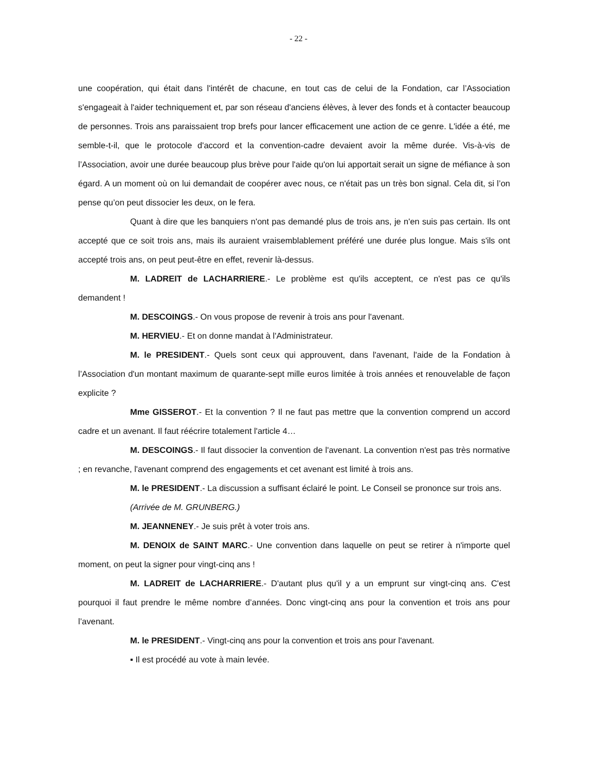- 22 -
une coopération, qui était dans l'intérêt de chacune, en tout cas de celui de la Fondation, car l’Association s'engageait à l'aider techniquement et, par son réseau d'anciens élèves, à lever des fonds et à contacter beaucoup de personnes. Trois ans paraissaient trop brefs pour lancer efficacement une action de ce genre. L'idée a été, me semble-t-il, que le protocole d'accord et la convention-cadre devaient avoir la même durée. Vis-à-vis de l’Association, avoir une durée beaucoup plus brève pour l'aide qu'on lui apportait serait un signe de méfiance à son égard. A un moment où on lui demandait de coopérer avec nous, ce n'était pas un très bon signal. Cela dit, si l’on pense qu’on peut dissocier les deux, on le fera.
Quant à dire que les banquiers n'ont pas demandé plus de trois ans, je n'en suis pas certain. Ils ont accepté que ce soit trois ans, mais ils auraient vraisemblablement préféré une durée plus longue. Mais s'ils ont accepté trois ans, on peut peut-être en effet, revenir là-dessus.
M. LADREIT de LACHARRIERE.- Le problème est qu'ils acceptent, ce n'est pas ce qu'ils demandent !
M. DESCOINGS.- On vous propose de revenir à trois ans pour l'avenant.
M. HERVIEU.- Et on donne mandat à l'Administrateur.
M. le PRESIDENT.- Quels sont ceux qui approuvent, dans l'avenant, l'aide de la Fondation à l’Association d'un montant maximum de quarante-sept mille euros limitée à trois années et renouvelable de façon explicite ?
Mme GISSEROT.- Et la convention ? Il ne faut pas mettre que la convention comprend un accord cadre et un avenant. Il faut réécrire totalement l'article 4…
M. DESCOINGS.- Il faut dissocier la convention de l'avenant. La convention n'est pas très normative ; en revanche, l'avenant comprend des engagements et cet avenant est limité à trois ans.
M. le PRESIDENT.- La discussion a suffisant éclairé le point. Le Conseil se prononce sur trois ans.
(Arrivée de M. GRUNBERG.)
M. JEANNENEY.- Je suis prêt à voter trois ans.
M. DENOIX de SAINT MARC.- Une convention dans laquelle on peut se retirer à n'importe quel moment, on peut la signer pour vingt-cinq ans !
M. LADREIT de LACHARRIERE.- D'autant plus qu'il y a un emprunt sur vingt-cinq ans. C'est pourquoi il faut prendre le même nombre d’années. Donc vingt-cinq ans pour la convention et trois ans pour l’avenant.
M. le PRESIDENT.- Vingt-cinq ans pour la convention et trois ans pour l'avenant.
▪ Il est procédé au vote à main levée.